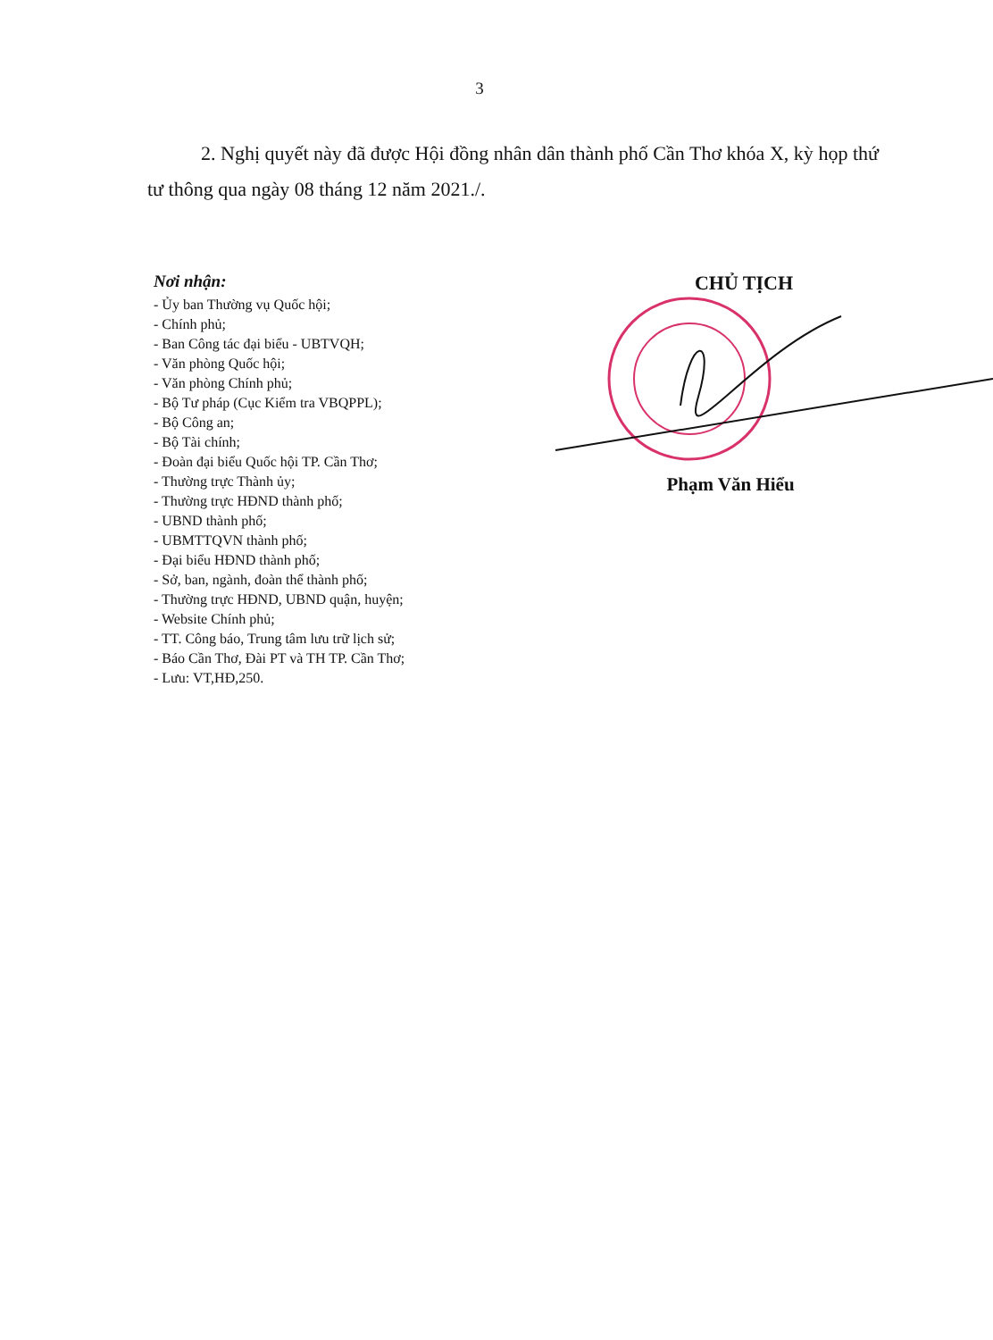3
2. Nghị quyết này đã được Hội đồng nhân dân thành phố Cần Thơ khóa X, kỳ họp thứ tư thông qua ngày 08 tháng 12 năm 2021./.
Nơi nhận:
- Ủy ban Thường vụ Quốc hội;
- Chính phủ;
- Ban Công tác đại biểu - UBTVQH;
- Văn phòng Quốc hội;
- Văn phòng Chính phủ;
- Bộ Tư pháp (Cục Kiểm tra VBQPPL);
- Bộ Công an;
- Bộ Tài chính;
- Đoàn đại biểu Quốc hội TP. Cần Thơ;
- Thường trực Thành ủy;
- Thường trực HĐND thành phố;
- UBND thành phố;
- UBMTTQVN thành phố;
- Đại biểu HĐND thành phố;
- Sở, ban, ngành, đoàn thể thành phố;
- Thường trực HĐND, UBND quận, huyện;
- Website Chính phủ;
- TT. Công báo, Trung tâm lưu trữ lịch sử;
- Báo Cần Thơ, Đài PT và TH TP. Cần Thơ;
- Lưu: VT,HĐ,250.
CHỦ TỊCH
Phạm Văn Hiểu